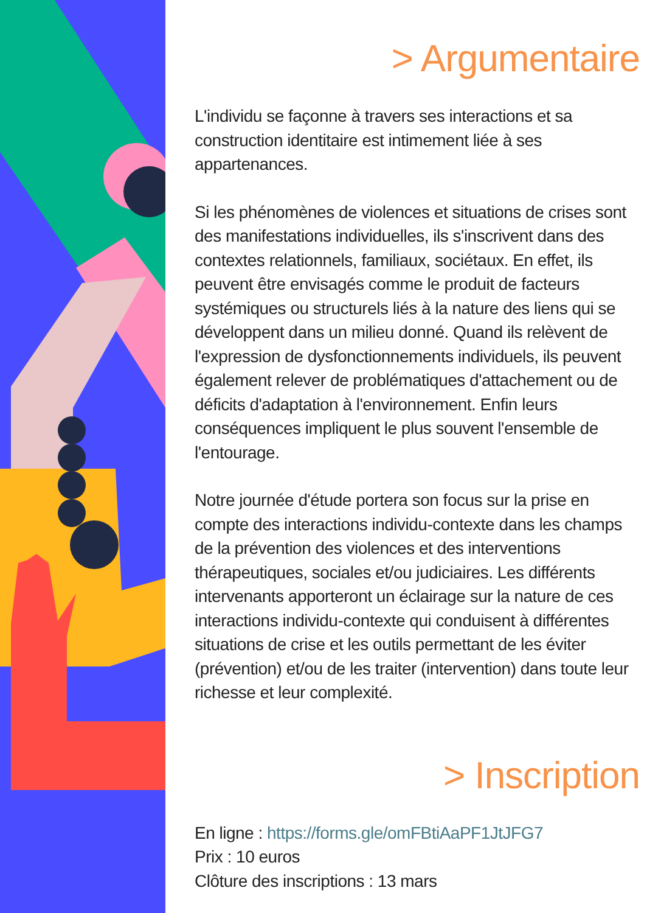> Argumentaire
L'individu se façonne à travers ses interactions et sa construction identitaire est intimement liée à ses appartenances.
Si les phénomènes de violences et situations de crises sont des manifestations individuelles, ils s'inscrivent dans des contextes relationnels, familiaux, sociétaux. En effet, ils peuvent être envisagés comme le produit de facteurs systémiques ou structurels liés à la nature des liens qui se développent dans un milieu donné. Quand ils relèvent de l'expression de dysfonctionnements individuels, ils peuvent également relever de problématiques d'attachement ou de déficits d'adaptation à l'environnement. Enfin leurs conséquences impliquent le plus souvent l'ensemble de l'entourage.
Notre journée d'étude portera son focus sur la prise en compte des interactions individu-contexte dans les champs de la prévention des violences et des interventions thérapeutiques, sociales et/ou judiciaires. Les différents intervenants apporteront un éclairage sur la nature de ces interactions individu-contexte qui conduisent à différentes situations de crise et les outils permettant de les éviter (prévention) et/ou de les traiter (intervention) dans toute leur richesse et leur complexité.
> Inscription
En ligne : https://forms.gle/omFBtiAaPF1JtJFG7
Prix : 10 euros
Clôture des inscriptions : 13 mars